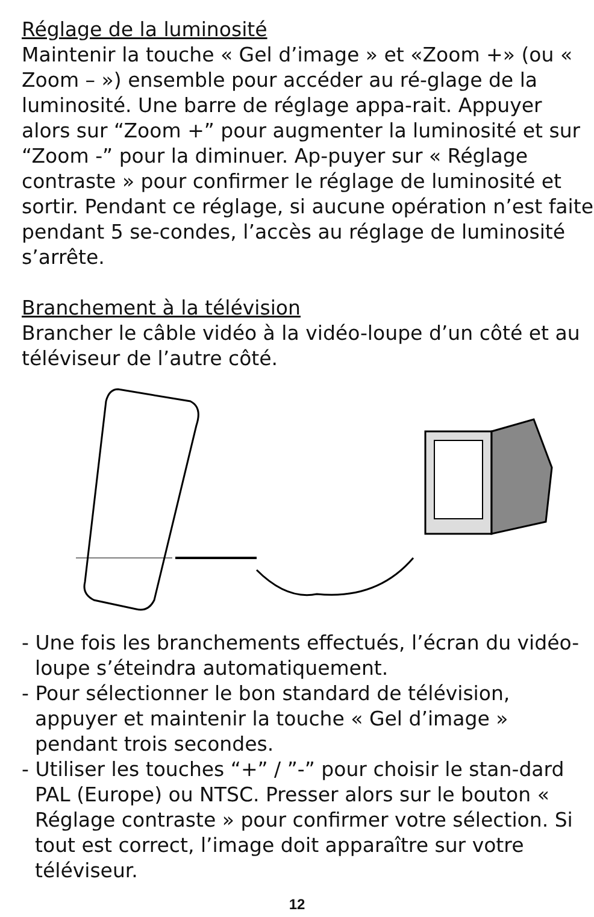Réglage de la luminosité
Maintenir la touche « Gel d’image » et «Zoom +» (ou « Zoom – ») ensemble pour accéder au ré-glage de la luminosité. Une barre de réglage appa-rait. Appuyer alors sur “Zoom +” pour augmenter la luminosité et sur “Zoom -” pour la diminuer. Ap-puyer sur « Réglage contraste » pour confirmer le réglage de luminosité et sortir. Pendant ce réglage, si aucune opération n’est faite pendant 5 se-condes, l’accès au réglage de luminosité s’arrête.
Branchement à la télévision
Brancher le câble vidéo à la vidéo-loupe d’un côté et au téléviseur de l’autre côté.
- Une fois les branchements effectués, l’écran du vidéo-loupe s’éteindra automatiquement.
- Pour sélectionner le bon standard de télévision, appuyer et maintenir la touche « Gel d’image » pendant trois secondes.
- Utiliser les touches “+” / ”-” pour choisir le stan-dard PAL (Europe) ou NTSC. Presser alors sur le bouton « Réglage contraste » pour confirmer votre sélection. Si tout est correct, l’image doit apparaître sur votre téléviseur.
12